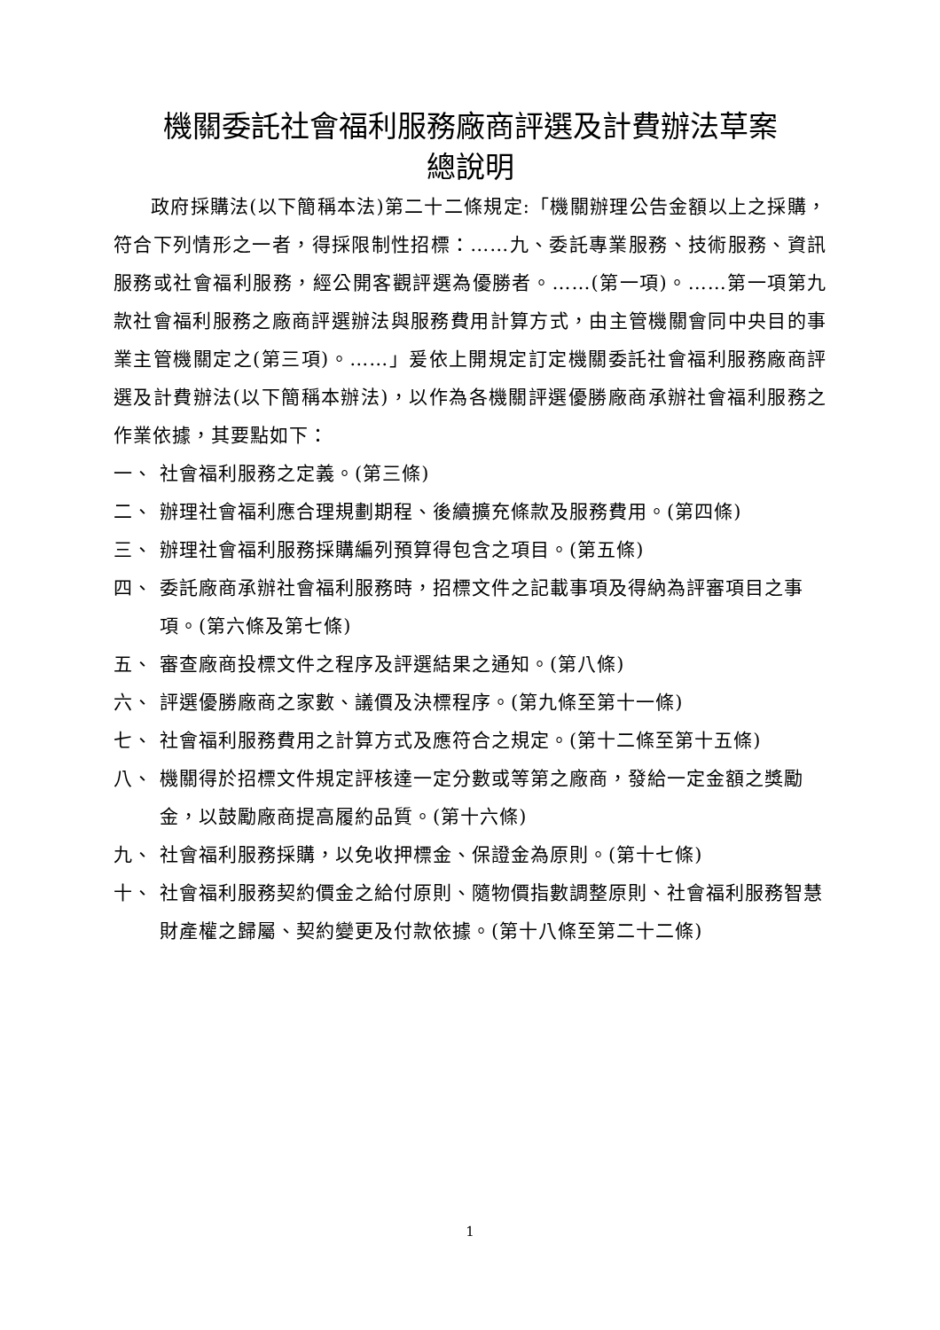機關委託社會福利服務廠商評選及計費辦法草案
總說明
政府採購法(以下簡稱本法)第二十二條規定:「機關辦理公告金額以上之採購，符合下列情形之一者，得採限制性招標：……九、委託專業服務、技術服務、資訊服務或社會福利服務，經公開客觀評選為優勝者。……(第一項)。……第一項第九款社會福利服務之廠商評選辦法與服務費用計算方式，由主管機關會同中央目的事業主管機關定之(第三項)。……」爰依上開規定訂定機關委託社會福利服務廠商評選及計費辦法(以下簡稱本辦法)，以作為各機關評選優勝廠商承辦社會福利服務之作業依據，其要點如下：
一、 社會福利服務之定義。(第三條)
二、 辦理社會福利應合理規劃期程、後續擴充條款及服務費用。(第四條)
三、 辦理社會福利服務採購編列預算得包含之項目。(第五條)
四、 委託廠商承辦社會福利服務時，招標文件之記載事項及得納為評審項目之事項。(第六條及第七條)
五、 審查廠商投標文件之程序及評選結果之通知。(第八條)
六、 評選優勝廠商之家數、議價及決標程序。(第九條至第十一條)
七、 社會福利服務費用之計算方式及應符合之規定。(第十二條至第十五條)
八、 機關得於招標文件規定評核達一定分數或等第之廠商，發給一定金額之獎勵金，以鼓勵廠商提高履約品質。(第十六條)
九、 社會福利服務採購，以免收押標金、保證金為原則。(第十七條)
十、 社會福利服務契約價金之給付原則、隨物價指數調整原則、社會福利服務智慧財產權之歸屬、契約變更及付款依據。(第十八條至第二十二條)
1